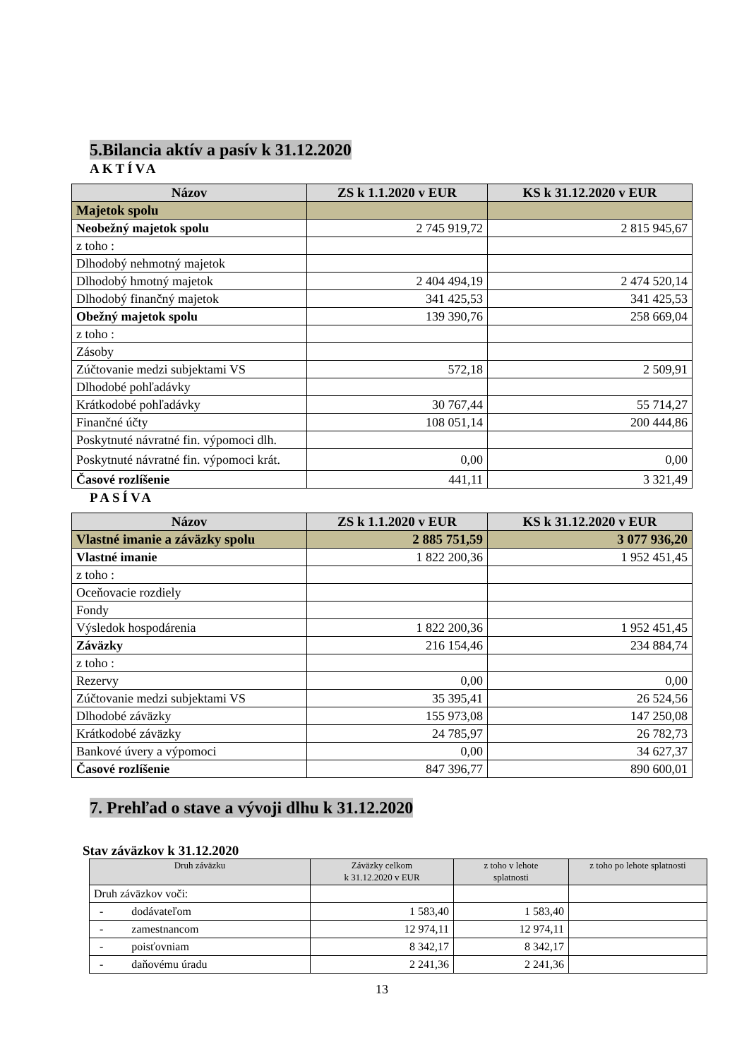5.Bilancia aktív a pasív k 31.12.2020
AKTÍVA
| Názov | ZS k 1.1.2020 v EUR | KS k 31.12.2020 v EUR |
| --- | --- | --- |
| Majetok spolu | | |
| Neobežný majetok spolu | 2 745 919,72 | 2 815 945,67 |
| z toho : | | |
| Dlhodobý nehmotný majetok | | |
| Dlhodobý hmotný majetok | 2 404 494,19 | 2 474 520,14 |
| Dlhodobý finančný majetok | 341 425,53 | 341 425,53 |
| Obežný majetok spolu | 139 390,76 | 258 669,04 |
| z toho : | | |
| Zásoby | | |
| Zúčtovanie medzi subjektami VS | 572,18 | 2 509,91 |
| Dlhodobé pohľadávky | | |
| Krátkodobé pohľadávky | 30 767,44 | 55 714,27 |
| Finančné účty | 108 051,14 | 200 444,86 |
| Poskytnuté návratné fin. výpomoci dlh. | | |
| Poskytnuté návratné fin. výpomoci krát. | 0,00 | 0,00 |
| Časové rozlíšenie | 441,11 | 3 321,49 |
PASÍVA
| Názov | ZS k 1.1.2020 v EUR | KS k 31.12.2020 v EUR |
| --- | --- | --- |
| Vlastné imanie a záväzky spolu | 2 885 751,59 | 3 077 936,20 |
| Vlastné imanie | 1 822 200,36 | 1 952 451,45 |
| z toho : | | |
| Oceňovacie rozdiely | | |
| Fondy | | |
| Výsledok hospodárenia | 1 822 200,36 | 1 952 451,45 |
| Záväzky | 216 154,46 | 234 884,74 |
| z toho : | | |
| Rezervy | 0,00 | 0,00 |
| Zúčtovanie medzi subjektami VS | 35 395,41 | 26 524,56 |
| Dlhodobé záväzky | 155 973,08 | 147 250,08 |
| Krátkodobé záväzky | 24 785,97 | 26 782,73 |
| Bankové úvery a výpomoci | 0,00 | 34 627,37 |
| Časové rozlíšenie | 847 396,77 | 890 600,01 |
7. Prehľad o stave a vývoji dlhu k 31.12.2020
Stav záväzkov k 31.12.2020
| Druh záväzku | Záväzky celkom k 31.12.2020 v EUR | z toho v lehote splatnosti | z toho po lehote splatnosti |
| --- | --- | --- | --- |
| Druh záväzkov voči: | | | |
| - dodávateľom | 1 583,40 | 1 583,40 | |
| - zamestnancom | 12 974,11 | 12 974,11 | |
| - poisťovniam | 8 342,17 | 8 342,17 | |
| - daňovému úradu | 2 241,36 | 2 241,36 | |
13